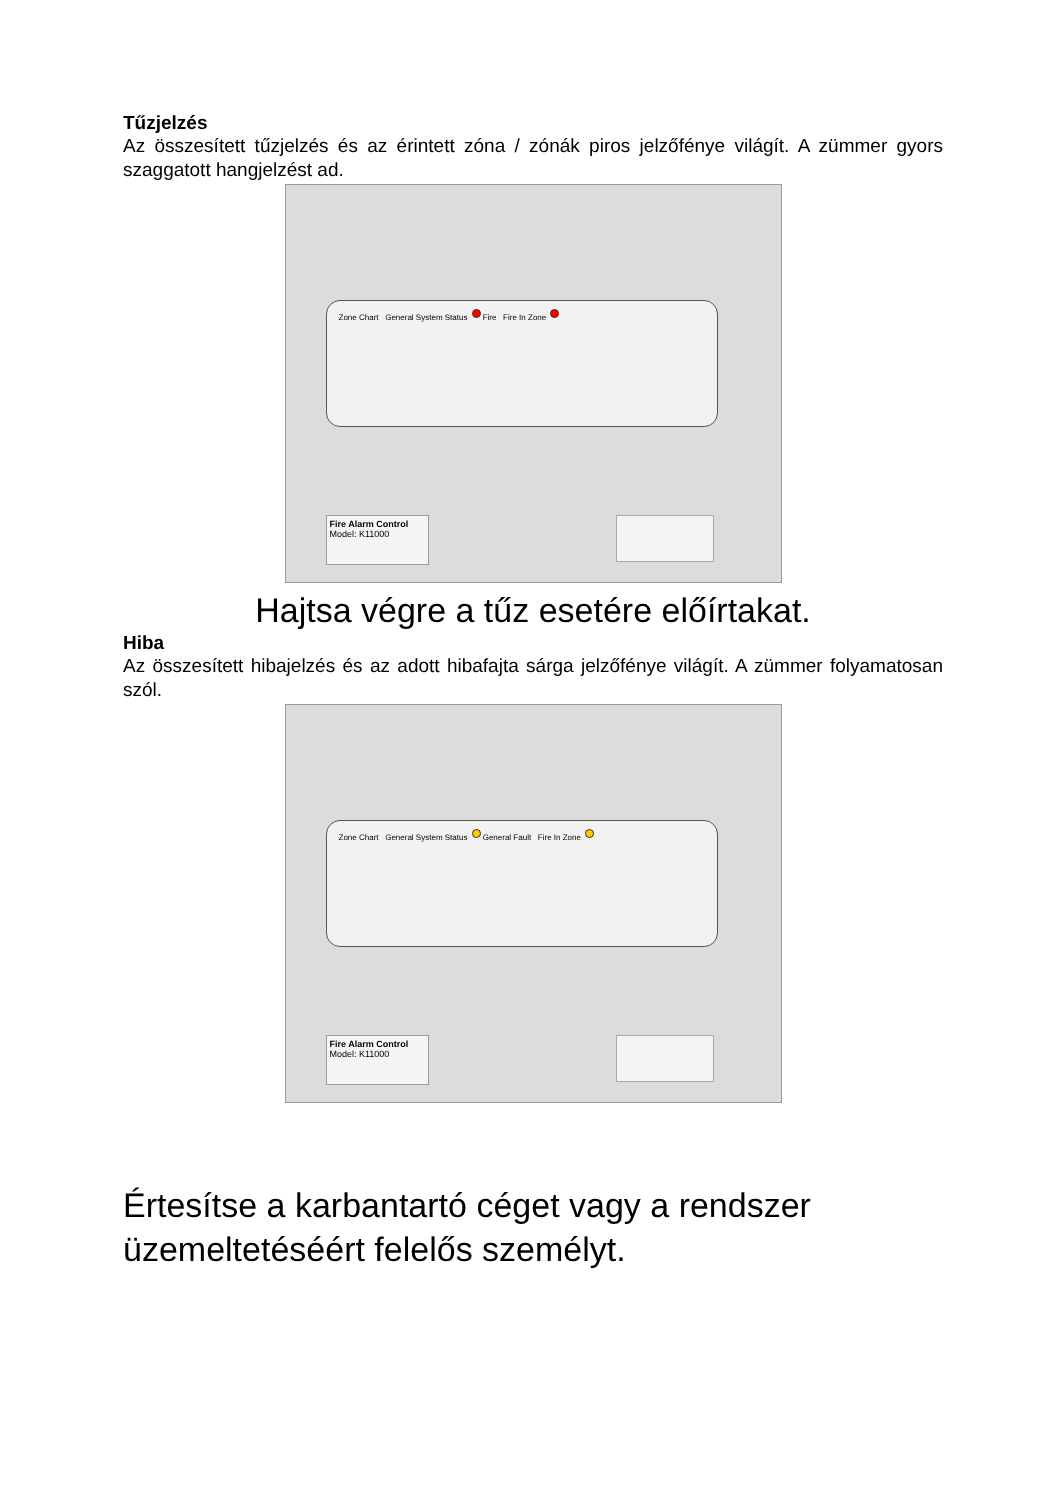Tűzjelzés
Az összesített tűzjelzés és az érintett zóna / zónák piros jelzőfénye világít. A zümmer gyors szaggatott hangjelzést ad.
Zone Chart General System Status Fire Fire In Zone
Fire Alarm Control
Model: K11000
Hajtsa végre a tűz esetére előírtakat.
Hiba
Az összesített hibajelzés és az adott hibafajta sárga jelzőfénye világít. A zümmer folyamatosan szól.
Zone Chart General System Status General Fault Fire In Zone
Fire Alarm Control
Model: K11000
Értesítse a karbantartó céget vagy a rendszer üzemeltetéséért felelős személyt.